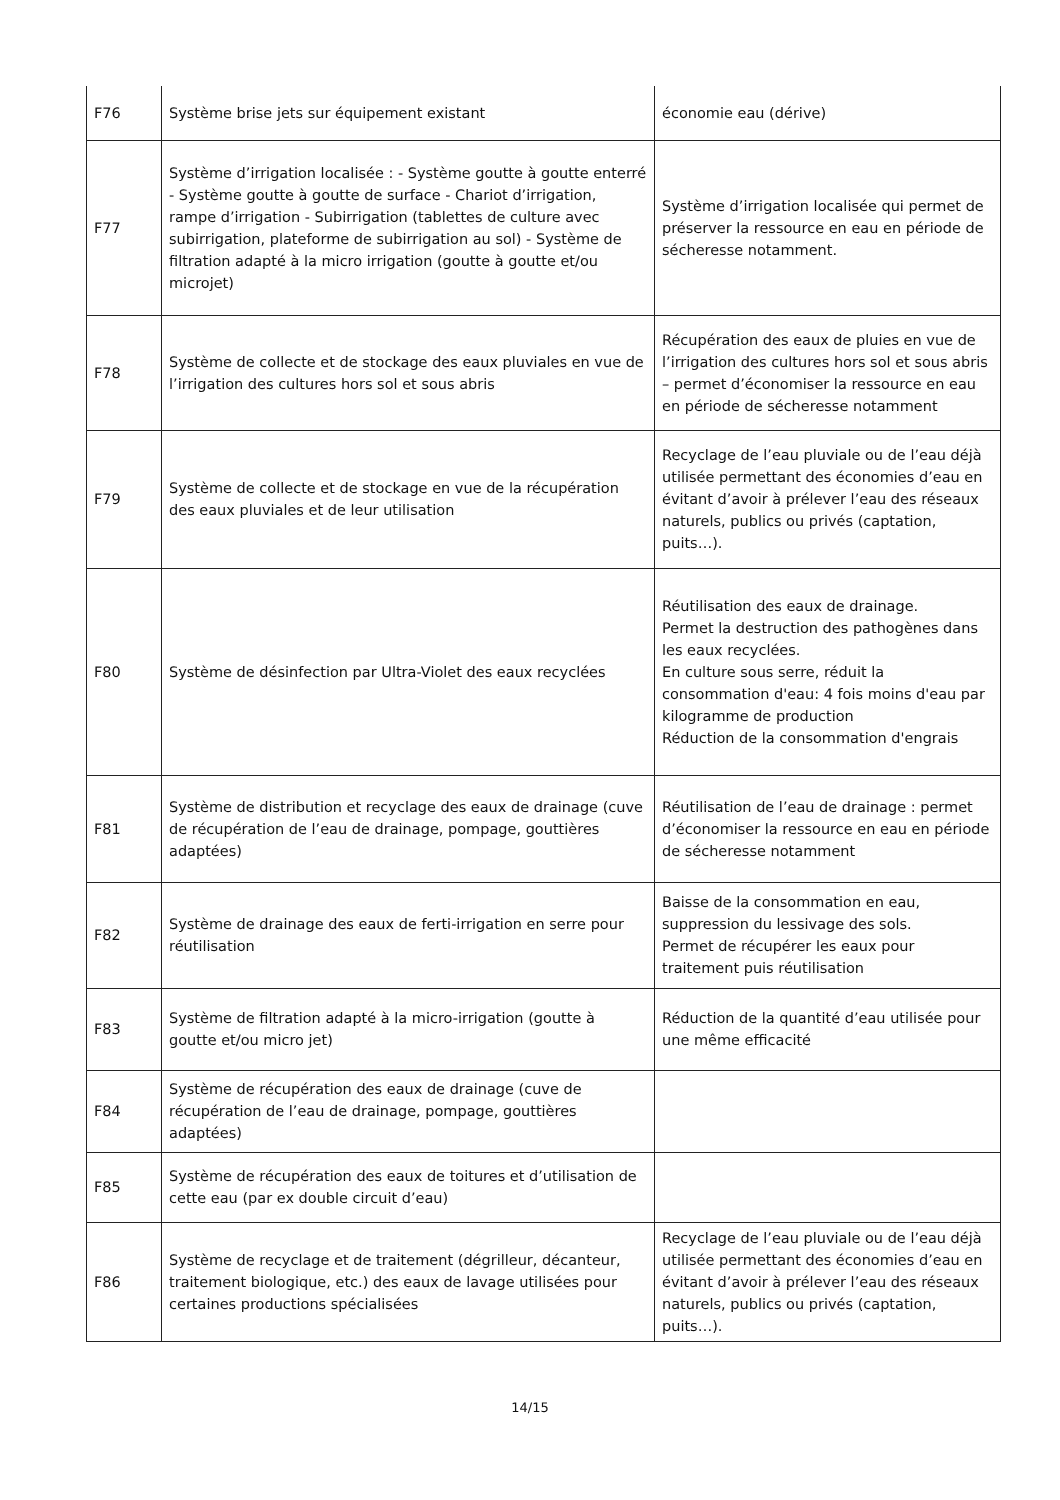| F76 | Système brise jets sur équipement existant | économie eau (dérive) |
| F77 | Système d’irrigation localisée : - Système goutte à goutte enterré - Système goutte à goutte de surface - Chariot d’irrigation, rampe d’irrigation - Subirrigation (tablettes de culture avec subirrigation, plateforme de subirrigation au sol) - Système de filtration adapté à la micro irrigation (goutte à goutte et/ou microjet) | Système d’irrigation localisée qui permet de préserver la ressource en eau en période de sécheresse notamment. |
| F78 | Système de collecte et de stockage des eaux pluviales en vue de l’irrigation des cultures hors sol et sous abris | Récupération des eaux de pluies en vue de l’irrigation des cultures hors sol et sous abris – permet d’économiser la ressource en eau en période de sécheresse notamment |
| F79 | Système de collecte et de stockage en vue de la récupération des eaux pluviales et de leur utilisation | Recyclage de l’eau pluviale ou de l’eau déjà utilisée permettant des économies d’eau en évitant d’avoir à prélever l’eau des réseaux naturels, publics ou privés (captation, puits…). |
| F80 | Système de désinfection par Ultra-Violet des eaux recyclées | Réutilisation des eaux de drainage. Permet la destruction des pathogènes dans les eaux recyclées. En culture sous serre, réduit la consommation d'eau: 4 fois moins d'eau par kilogramme de production Réduction de la consommation d'engrais |
| F81 | Système de distribution et recyclage des eaux de drainage (cuve de récupération de l’eau de drainage, pompage, gouttières adaptées) | Réutilisation de l’eau de drainage : permet d’économiser la ressource en eau en période de sécheresse notamment |
| F82 | Système de drainage des eaux de ferti-irrigation en serre pour réutilisation | Baisse de la consommation en eau, suppression du lessivage des sols. Permet de récupérer les eaux pour traitement puis réutilisation |
| F83 | Système de filtration adapté à la micro-irrigation (goutte à goutte et/ou micro jet) | Réduction de la quantité d’eau utilisée pour une même efficacité |
| F84 | Système de récupération des eaux de drainage (cuve de récupération de l’eau de drainage, pompage, gouttières adaptées) | |
| F85 | Système de récupération des eaux de toitures et d’utilisation de cette eau (par ex double circuit d’eau) | |
| F86 | Système de recyclage et de traitement (dégrilleur, décanteur, traitement biologique, etc.) des eaux de lavage utilisées pour certaines productions spécialisées | Recyclage de l’eau pluviale ou de l’eau déjà utilisée permettant des économies d’eau en évitant d’avoir à prélever l’eau des réseaux naturels, publics ou privés (captation, puits…). |
14/15